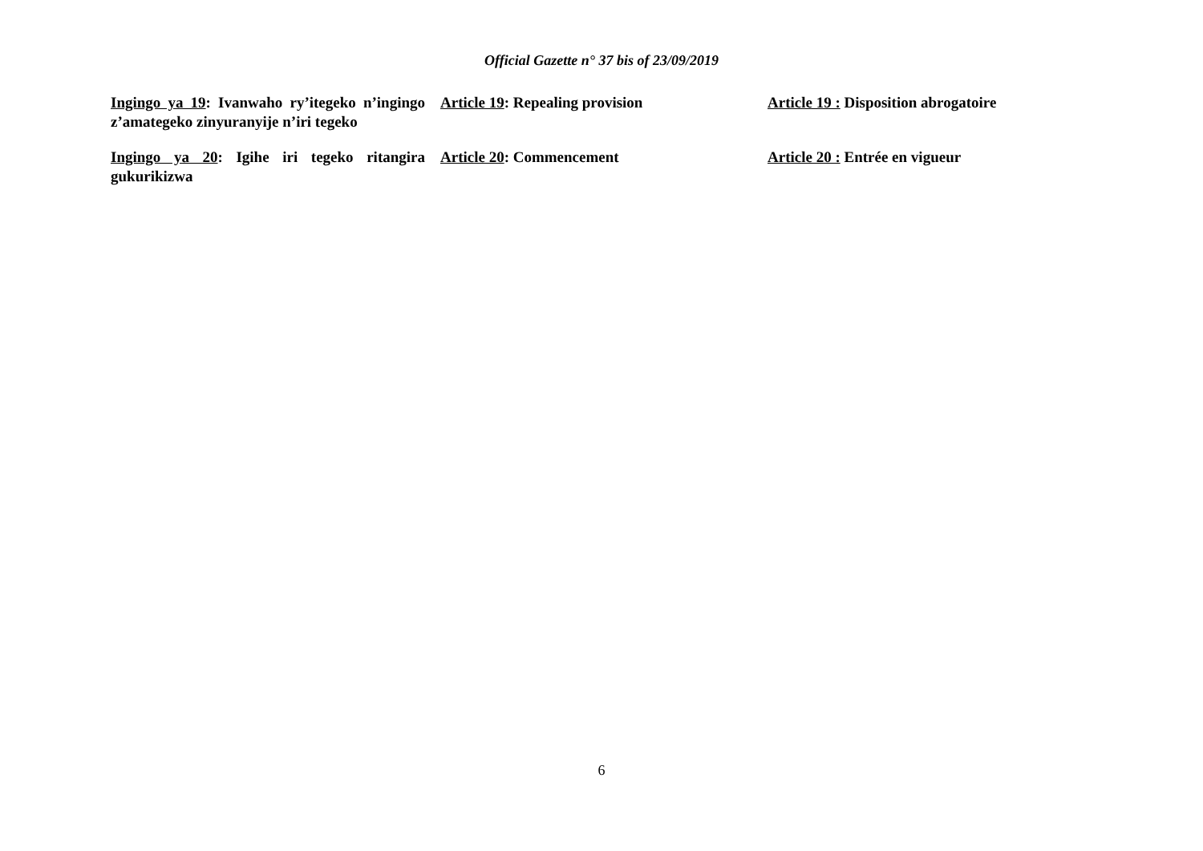Official Gazette n° 37 bis of 23/09/2019
Ingingo ya 19: Ivanwaho ry’itegeko n’ingingo z’amategeko zinyuranyije n’iri tegeko
Article 19: Repealing provision Article 19 : Disposition abrogatoire
Ingingo ya 20: Igihe iri tegeko ritangira gukurikizwa
Article 20: Commencement Article 20 : Entrée en vigueur
6